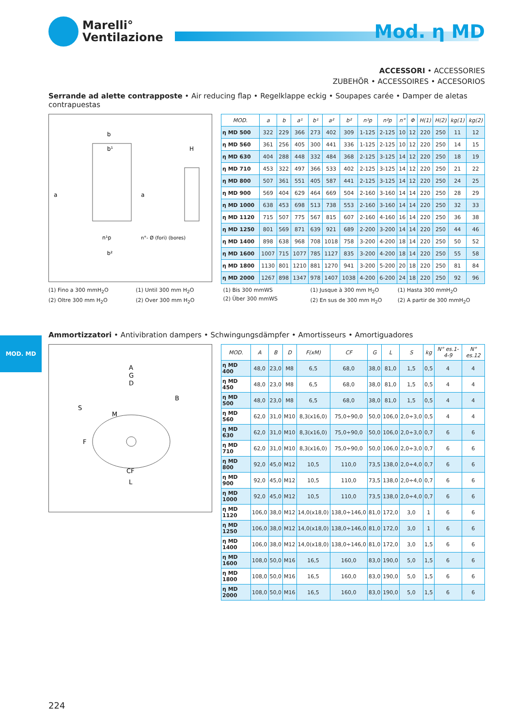Marelli°
Ventilazione
Mod. η MD
ACCESSORI • ACCESSORIES
ZUBEHÖR • ACCESSOIRES • ACCESORIOS
Serrande ad alette contrapposte • Air reducing flap • Regelklappe eckig • Soupapes carée • Damper de aletas contrapuestas
b
b¹
H
a
a
n¹p
n°- Ø (fori) (bores)
b²
| MOD. | a | b | a¹ | b¹ | a² | b² | n¹p | n²p | n° | Φ | H(1) | H(2) | kg(1) | kg(2) |
| --- | --- | --- | --- | --- | --- | --- | --- | --- | --- | --- | --- | --- | --- | --- |
| η MD 500 | 322 | 229 | 366 | 273 | 402 | 309 | 1-125 | 2-125 | 10 | 12 | 220 | 250 | 11 | 12 |
| η MD 560 | 361 | 256 | 405 | 300 | 441 | 336 | 1-125 | 2-125 | 10 | 12 | 220 | 250 | 14 | 15 |
| η MD 630 | 404 | 288 | 448 | 332 | 484 | 368 | 2-125 | 3-125 | 14 | 12 | 220 | 250 | 18 | 19 |
| η MD 710 | 453 | 322 | 497 | 366 | 533 | 402 | 2-125 | 3-125 | 14 | 12 | 220 | 250 | 21 | 22 |
| η MD 800 | 507 | 361 | 551 | 405 | 587 | 441 | 2-125 | 3-125 | 14 | 12 | 220 | 250 | 24 | 25 |
| η MD 900 | 569 | 404 | 629 | 464 | 669 | 504 | 2-160 | 3-160 | 14 | 14 | 220 | 250 | 28 | 29 |
| η MD 1000 | 638 | 453 | 698 | 513 | 738 | 553 | 2-160 | 3-160 | 14 | 14 | 220 | 250 | 32 | 33 |
| η MD 1120 | 715 | 507 | 775 | 567 | 815 | 607 | 2-160 | 4-160 | 16 | 14 | 220 | 250 | 36 | 38 |
| η MD 1250 | 801 | 569 | 871 | 639 | 921 | 689 | 2-200 | 3-200 | 14 | 14 | 220 | 250 | 44 | 46 |
| η MD 1400 | 898 | 638 | 968 | 708 | 1018 | 758 | 3-200 | 4-200 | 18 | 14 | 220 | 250 | 50 | 52 |
| η MD 1600 | 1007 | 715 | 1077 | 785 | 1127 | 835 | 3-200 | 4-200 | 18 | 14 | 220 | 250 | 55 | 58 |
| η MD 1800 | 1130 | 801 | 1210 | 881 | 1270 | 941 | 3-200 | 5-200 | 20 | 18 | 220 | 250 | 81 | 84 |
| η MD 2000 | 1267 | 898 | 1347 | 978 | 1407 | 1038 | 4-200 | 6-200 | 24 | 18 | 220 | 250 | 92 | 96 |
(1) Fino a 300 mmH<sub>2</sub>O
(2) Oltre 300 mm H<sub>2</sub>O
(1) Until 300 mm H<sub>2</sub>O
(2) Over 300 mm H<sub>2</sub>O
(1) Bis 300 mmWS
(2) Über 300 mmWS
(1) Jusque à 300 mm H<sub>2</sub>O
(2) En sus de 300 mm H<sub>2</sub>O
(1) Hasta 300 mmH<sub>2</sub>O
(2) A partir de 300 mmH<sub>2</sub>O
Ammortizzatori • Antivibration dampers • Schwingungsdämpfer • Amortisseurs • Amortiguadores
MOD. MD
A
G
D
M
CF
L
S
B
F
| MOD. | A | B | D | F(xM) | CF | G | L | S | kg | N° es.1-4-9 | N° es.12 |
| --- | --- | --- | --- | --- | --- | --- | --- | --- | --- | --- | --- |
| η MD 400 | 48,0 | 23,0 | M8 | 6,5 | 68,0 | 38,0 | 81,0 | 1,5 | 0,5 | 4 | 4 |
| η MD 450 | 48,0 | 23,0 | M8 | 6,5 | 68,0 | 38,0 | 81,0 | 1,5 | 0,5 | 4 | 4 |
| η MD 500 | 48,0 | 23,0 | M8 | 6,5 | 68,0 | 38,0 | 81,0 | 1,5 | 0,5 | 4 | 4 |
| η MD 560 | 62,0 | 31,0 | M10 | 8,3(x16,0) | 75,0÷90,0 | 50,0 | 106,0 | 2,0÷3,0 | 0,5 | 4 | 4 |
| η MD 630 | 62,0 | 31,0 | M10 | 8,3(x16,0) | 75,0÷90,0 | 50,0 | 106,0 | 2,0÷3,0 | 0,7 | 6 | 6 |
| η MD 710 | 62,0 | 31,0 | M10 | 8,3(x16,0) | 75,0÷90,0 | 50,0 | 106,0 | 2,0÷3,0 | 0,7 | 6 | 6 |
| η MD 800 | 92,0 | 45,0 | M12 | 10,5 | 110,0 | 73,5 | 138,0 | 2,0÷4,0 | 0,7 | 6 | 6 |
| η MD 900 | 92,0 | 45,0 | M12 | 10,5 | 110,0 | 73,5 | 138,0 | 2,0÷4,0 | 0,7 | 6 | 6 |
| η MD 1000 | 92,0 | 45,0 | M12 | 10,5 | 110,0 | 73,5 | 138,0 | 2,0÷4,0 | 0,7 | 6 | 6 |
| η MD 1120 | 106,0 | 38,0 | M12 | 14,0(x18,0) | 138,0÷146,0 | 81,0 | 172,0 | 3,0 | 1 | 6 | 6 |
| η MD 1250 | 106,0 | 38,0 | M12 | 14,0(x18,0) | 138,0÷146,0 | 81,0 | 172,0 | 3,0 | 1 | 6 | 6 |
| η MD 1400 | 106,0 | 38,0 | M12 | 14,0(x18,0) | 138,0÷146,0 | 81,0 | 172,0 | 3,0 | 1,5 | 6 | 6 |
| η MD 1600 | 108,0 | 50,0 | M16 | 16,5 | 160,0 | 83,0 | 190,0 | 5,0 | 1,5 | 6 | 6 |
| η MD 1800 | 108,0 | 50,0 | M16 | 16,5 | 160,0 | 83,0 | 190,0 | 5,0 | 1,5 | 6 | 6 |
| η MD 2000 | 108,0 | 50,0 | M16 | 16,5 | 160,0 | 83,0 | 190,0 | 5,0 | 1,5 | 6 | 6 |
224